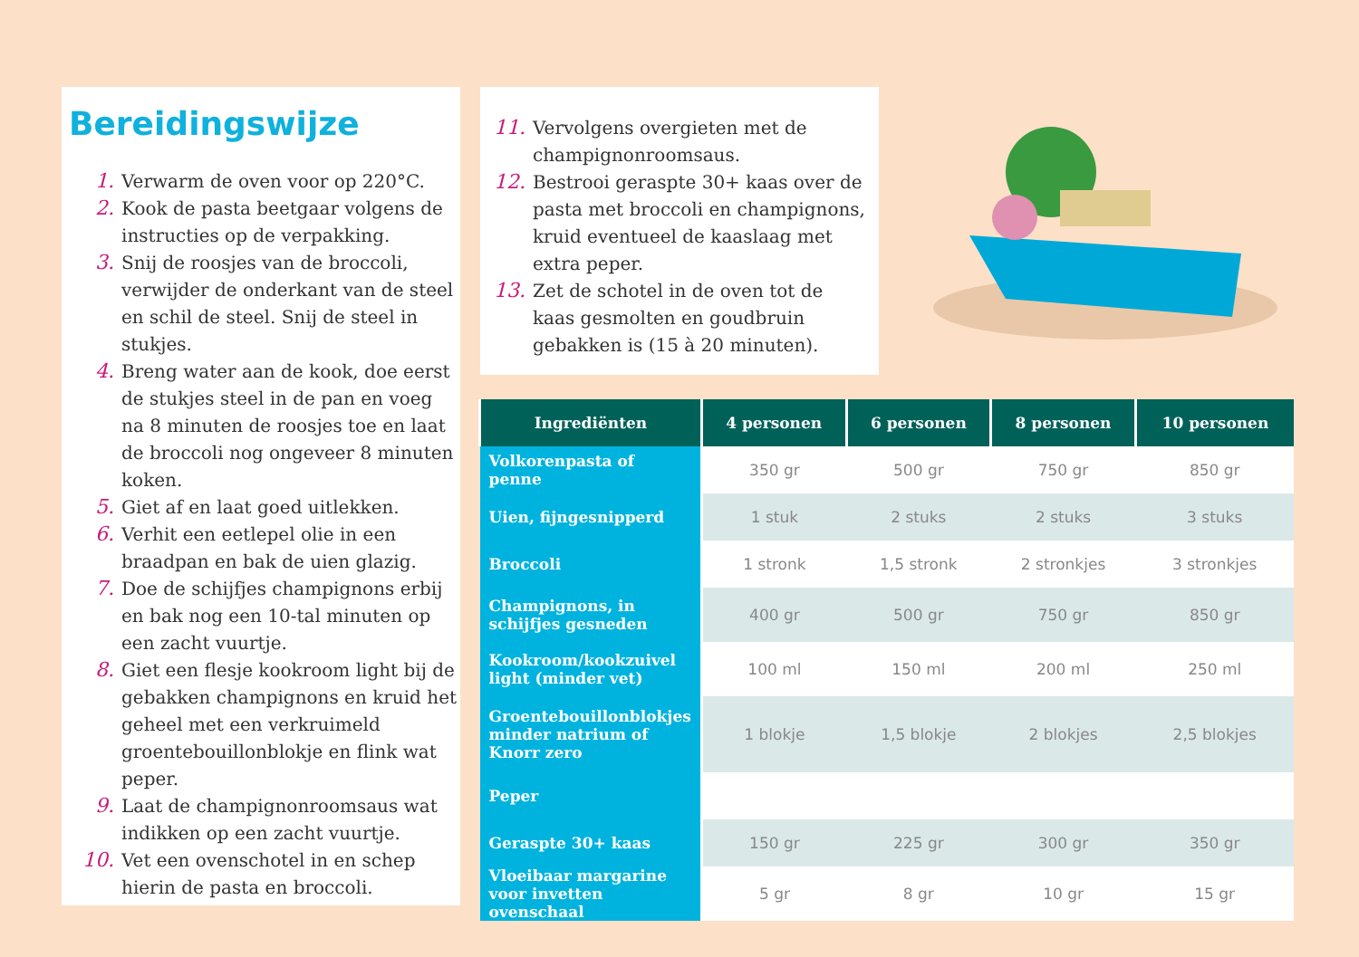Bereidingswijze
1. Verwarm de oven voor op 220°C.
2. Kook de pasta beetgaar volgens de instructies op de verpakking.
3. Snij de roosjes van de broccoli, verwijder de onderkant van de steel en schil de steel. Snij de steel in stukjes.
4. Breng water aan de kook, doe eerst de stukjes steel in de pan en voeg na 8 minuten de roosjes toe en laat de broccoli nog ongeveer 8 minuten koken.
5. Giet af en laat goed uitlekken.
6. Verhit een eetlepel olie in een braadpan en bak de uien glazig.
7. Doe de schijfjes champignons erbij en bak nog een 10-tal minuten op een zacht vuurtje.
8. Giet een flesje kookroom light bij de gebakken champignons en kruid het geheel met een verkruimeld groentebouillonblokje en flink wat peper.
9. Laat de champignonroomsaus wat indikken op een zacht vuurtje.
10. Vet een ovenschotel in en schep hierin de pasta en broccoli.
11. Vervolgens overgieten met de champignonroomsaus.
12. Bestrooi geraspte 30+ kaas over de pasta met broccoli en champignons, kruid eventueel de kaaslaag met extra peper.
13. Zet de schotel in de oven tot de kaas gesmolten en goudbruin gebakken is (15 à 20 minuten).
| Ingrediënten | 4 personen | 6 personen | 8 personen | 10 personen |
| --- | --- | --- | --- | --- |
| Volkorenpasta of penne | 350 gr | 500 gr | 750 gr | 850 gr |
| Uien, fijngesnipperd | 1 stuk | 2 stuks | 2 stuks | 3 stuks |
| Broccoli | 1 stronk | 1,5 stronk | 2 stronkjes | 3 stronkjes |
| Champignons, in schijfjes gesneden | 400 gr | 500 gr | 750 gr | 850 gr |
| Kookroom/kookzuivel light (minder vet) | 100 ml | 150 ml | 200 ml | 250 ml |
| Groentebouillonblokjes minder natrium of Knorr zero | 1 blokje | 1,5 blokje | 2 blokjes | 2,5 blokjes |
| Peper | | | | |
| Geraspte 30+ kaas | 150 gr | 225 gr | 300 gr | 350 gr |
| Vloeibaar margarine voor invetten ovenschaal | 5 gr | 8 gr | 10 gr | 15 gr |